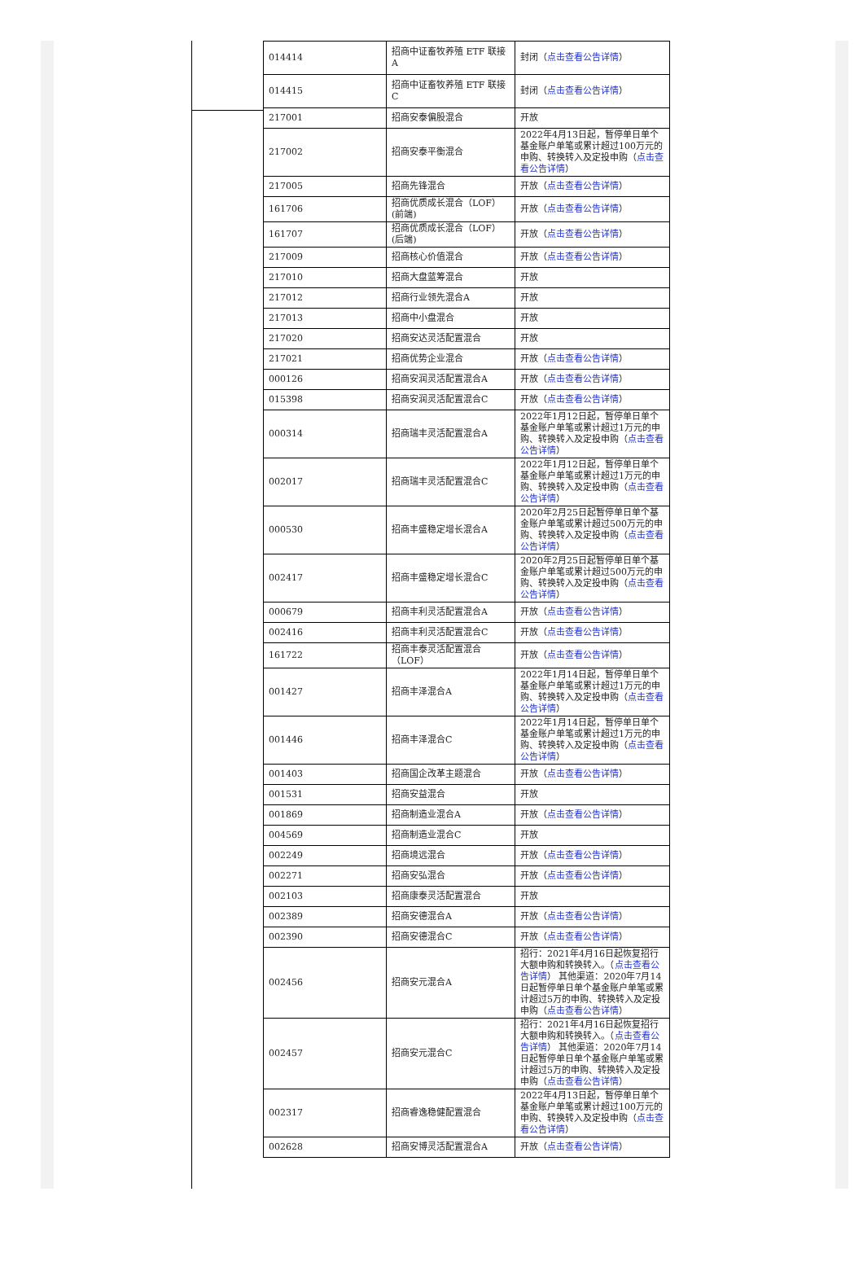| 014414 | 招商中证畜牧养殖 ETF 联接 A | 封闭（ 点击查看公告详情 ） |
| 014415 | 招商中证畜牧养殖 ETF 联接 C | 封闭（ 点击查看公告详情 ） |
| 217001 | 招商安泰偏股混合 | 开放 |
| 217002 | 招商安泰平衡混合 | 2022年4月13日起，暂停单日单个基金账户单笔或累计超过100万元的申购、转换转入及定投申购（ 点击查看公告详情 ） |
| 217005 | 招商先锋混合 | 开放（ 点击查看公告详情 ） |
| 161706 | 招商优质成长混合（LOF）(前端) | 开放（ 点击查看公告详情 ） |
| 161707 | 招商优质成长混合（LOF）(后端) | 开放（ 点击查看公告详情 ） |
| 217009 | 招商核心价值混合 | 开放（ 点击查看公告详情 ） |
| 217010 | 招商大盘蓝筹混合 | 开放 |
| 217012 | 招商行业领先混合A | 开放 |
| 217013 | 招商中小盘混合 | 开放 |
| 217020 | 招商安达灵活配置混合 | 开放 |
| 217021 | 招商优势企业混合 | 开放（ 点击查看公告详情 ） |
| 000126 | 招商安润灵活配置混合A | 开放（ 点击查看公告详情 ） |
| 015398 | 招商安润灵活配置混合C | 开放（ 点击查看公告详情 ） |
| 000314 | 招商瑞丰灵活配置混合A | 2022年1月12日起，暂停单日单个基金账户单笔或累计超过1万元的申购、转换转入及定投申购（ 点击查看公告详情 ） |
| 002017 | 招商瑞丰灵活配置混合C | 2022年1月12日起，暂停单日单个基金账户单笔或累计超过1万元的申购、转换转入及定投申购（ 点击查看公告详情 ） |
| 000530 | 招商丰盛稳定增长混合A | 2020年2月25日起暂停单日单个基金账户单笔或累计超过500万元的申购、转换转入及定投申购（ 点击查看公告详情 ） |
| 002417 | 招商丰盛稳定增长混合C | 2020年2月25日起暂停单日单个基金账户单笔或累计超过500万元的申购、转换转入及定投申购（ 点击查看公告详情 ） |
| 000679 | 招商丰利灵活配置混合A | 开放（ 点击查看公告详情 ） |
| 002416 | 招商丰利灵活配置混合C | 开放（ 点击查看公告详情 ） |
| 161722 | 招商丰泰灵活配置混合（LOF） | 开放（ 点击查看公告详情 ） |
| 001427 | 招商丰泽混合A | 2022年1月14日起，暂停单日单个基金账户单笔或累计超过1万元的申购、转换转入及定投申购（ 点击查看公告详情 ） |
| 001446 | 招商丰泽混合C | 2022年1月14日起，暂停单日单个基金账户单笔或累计超过1万元的申购、转换转入及定投申购（ 点击查看公告详情 ） |
| 001403 | 招商国企改革主题混合 | 开放（ 点击查看公告详情 ） |
| 001531 | 招商安益混合 | 开放 |
| 001869 | 招商制造业混合A | 开放（ 点击查看公告详情 ） |
| 004569 | 招商制造业混合C | 开放 |
| 002249 | 招商境远混合 | 开放（ 点击查看公告详情 ） |
| 002271 | 招商安弘混合 | 开放（ 点击查看公告详情 ） |
| 002103 | 招商康泰灵活配置混合 | 开放 |
| 002389 | 招商安德混合A | 开放（ 点击查看公告详情 ） |
| 002390 | 招商安德混合C | 开放（ 点击查看公告详情 ） |
| 002456 | 招商安元混合A | 招行：2021年4月16日起恢复招行大额申购和转换转入。（ 点击查看公告详情 ） 其他渠道：2020年7月14日起暂停单日单个基金账户单笔或累计超过5万的申购、转换转入及定投申购（ 点击查看公告详情 ） |
| 002457 | 招商安元混合C | 招行：2021年4月16日起恢复招行大额申购和转换转入。（ 点击查看公告详情 ） 其他渠道：2020年7月14日起暂停单日单个基金账户单笔或累计超过5万的申购、转换转入及定投申购（ 点击查看公告详情 ） |
| 002317 | 招商睿逸稳健配置混合 | 2022年4月13日起，暂停单日单个基金账户单笔或累计超过100万元的申购、转换转入及定投申购（ 点击查看公告详情 ） |
| 002628 | 招商安博灵活配置混合A | 开放（ 点击查看公告详情 ） |